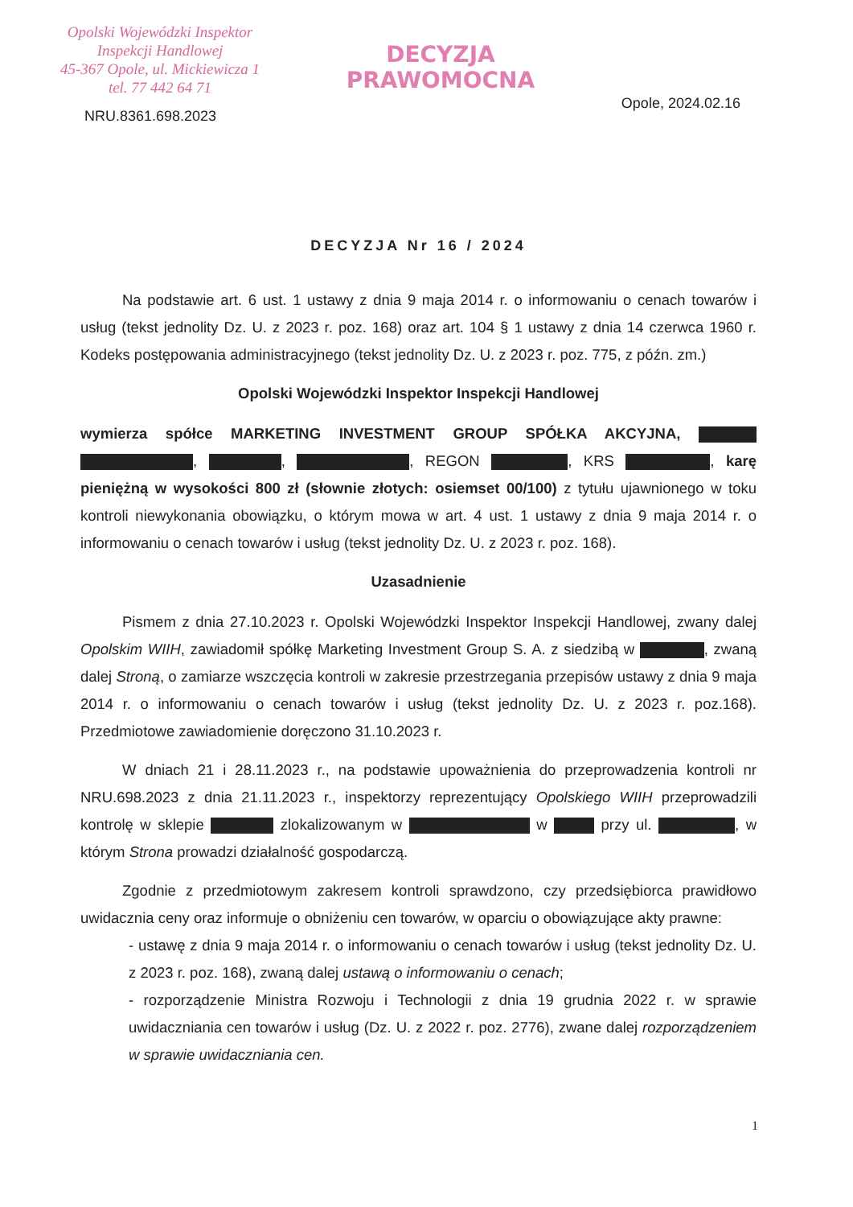Opolski Wojewódzki Inspektor
Inspekcji Handlowej
45-367 Opole, ul. Mickiewicza 1
tel. 77 442 64 71
NRU.8361.698.2023
DECYZJA
PRAWOMOCNA
Opole, 2024.02.16
DECYZJA Nr 16 / 2024
Na podstawie art. 6 ust. 1 ustawy z dnia 9 maja 2014 r. o informowaniu o cenach towarów i usług (tekst jednolity Dz. U. z 2023 r. poz. 168) oraz art. 104 § 1 ustawy z dnia 14 czerwca 1960 r. Kodeks postępowania administracyjnego (tekst jednolity Dz. U. z 2023 r. poz. 775, z późn. zm.)
Opolski Wojewódzki Inspektor Inspekcji Handlowej
wymierza spółce MARKETING INVESTMENT GROUP SPÓŁKA AKCYJNA, , , , REGON , KRS , karę pieniężną w wysokości 800 zł (słownie złotych: osiemset 00/100) z tytułu ujawnionego w toku kontroli niewykonania obowiązku, o którym mowa w art. 4 ust. 1 ustawy z dnia 9 maja 2014 r. o informowaniu o cenach towarów i usług (tekst jednolity Dz. U. z 2023 r. poz. 168).
Uzasadnienie
Pismem z dnia 27.10.2023 r. Opolski Wojewódzki Inspektor Inspekcji Handlowej, zwany dalej Opolskim WIIH, zawiadomił spółkę Marketing Investment Group S. A. z siedzibą w , zwaną dalej Stroną, o zamiarze wszczęcia kontroli w zakresie przestrzegania przepisów ustawy z dnia 9 maja 2014 r. o informowaniu o cenach towarów i usług (tekst jednolity Dz. U. z 2023 r. poz.168). Przedmiotowe zawiadomienie doręczono 31.10.2023 r.
W dniach 21 i 28.11.2023 r., na podstawie upoważnienia do przeprowadzenia kontroli nr NRU.698.2023 z dnia 21.11.2023 r., inspektorzy reprezentujący Opolskiego WIIH przeprowadzili kontrolę w sklepie zlokalizowanym w w przy ul. , w którym Strona prowadzi działalność gospodarczą.
Zgodnie z przedmiotowym zakresem kontroli sprawdzono, czy przedsiębiorca prawidłowo uwidacznia ceny oraz informuje o obniżeniu cen towarów, w oparciu o obowiązujące akty prawne:
- ustawę z dnia 9 maja 2014 r. o informowaniu o cenach towarów i usług (tekst jednolity Dz. U. z 2023 r. poz. 168), zwaną dalej ustawą o informowaniu o cenach;
- rozporządzenie Ministra Rozwoju i Technologii z dnia 19 grudnia 2022 r. w sprawie uwidaczniania cen towarów i usług (Dz. U. z 2022 r. poz. 2776), zwane dalej rozporządzeniem w sprawie uwidaczniania cen.
1